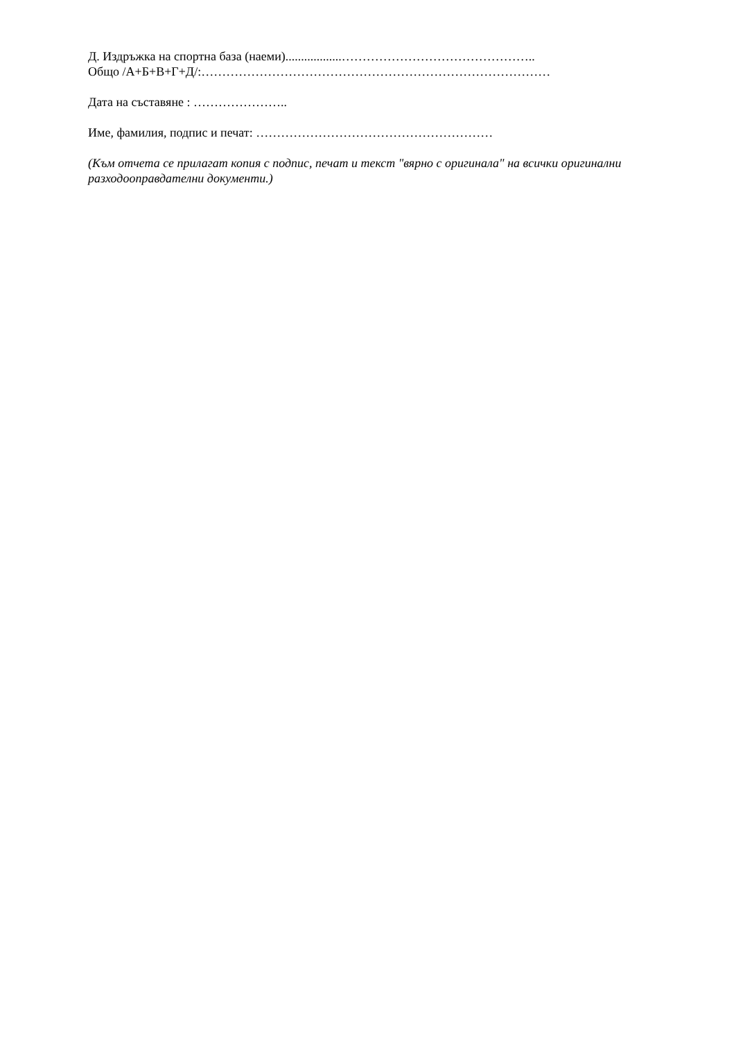Д. Издръжка на спортна база (наеми)..................………………………………………..
Общо /А+Б+В+Г+Д/:…………………………………………………………………………
Дата на съставяне : …………………..
Име, фамилия, подпис и печат: …………………………………………………
(Към отчета се прилагат копия с подпис, печат и текст "вярно с оригинала" на всички оригинални разходооправдателни документи.)